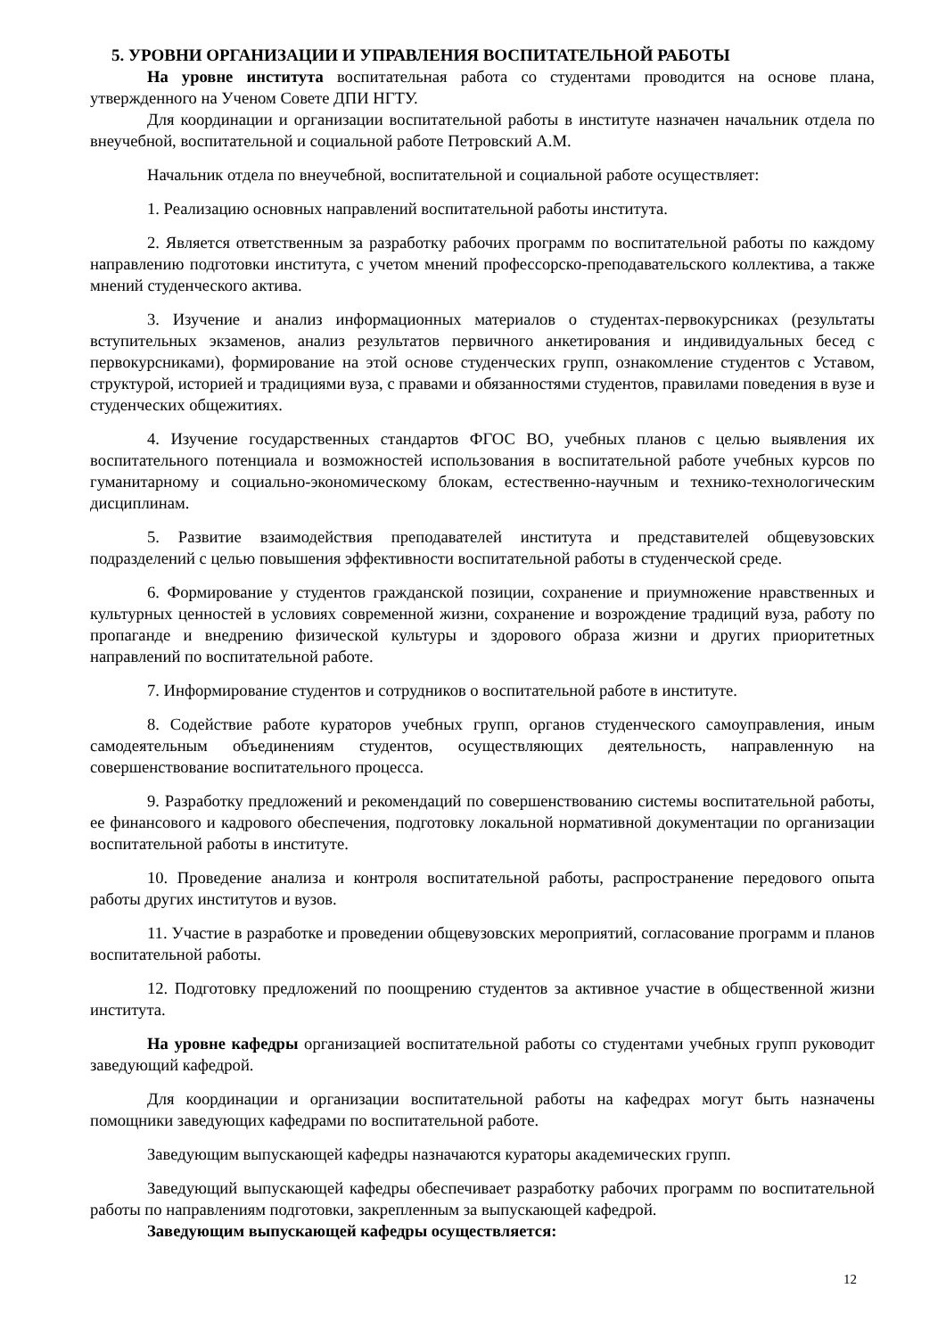5. УРОВНИ ОРГАНИЗАЦИИ И УПРАВЛЕНИЯ ВОСПИТАТЕЛЬНОЙ РАБОТЫ
На уровне института воспитательная работа со студентами проводится на основе плана, утвержденного на Ученом Совете ДПИ НГТУ.
Для координации и организации воспитательной работы в институте назначен начальник отдела по внеучебной, воспитательной и социальной работе Петровский А.М.
Начальник отдела по внеучебной, воспитательной и социальной работе осуществляет:
1. Реализацию основных направлений воспитательной работы института.
2. Является ответственным за разработку рабочих программ по воспитательной работы по каждому направлению подготовки института, с учетом мнений профессорско-преподавательского коллектива, а также мнений студенческого актива.
3. Изучение и анализ информационных материалов о студентах-первокурсниках (результаты вступительных экзаменов, анализ результатов первичного анкетирования и индивидуальных бесед с первокурсниками), формирование на этой основе студенческих групп, ознакомление студентов с Уставом, структурой, историей и традициями вуза, с правами и обязанностями студентов, правилами поведения в вузе и студенческих общежитиях.
4. Изучение государственных стандартов ФГОС ВО, учебных планов с целью выявления их воспитательного потенциала и возможностей использования в воспитательной работе учебных курсов по гуманитарному и социально-экономическому блокам, естественно-научным и технико-технологическим дисциплинам.
5. Развитие взаимодействия преподавателей института и представителей общевузовских подразделений с целью повышения эффективности воспитательной работы в студенческой среде.
6. Формирование у студентов гражданской позиции, сохранение и приумножение нравственных и культурных ценностей в условиях современной жизни, сохранение и возрождение традиций вуза, работу по пропаганде и внедрению физической культуры и здорового образа жизни и других приоритетных направлений по воспитательной работе.
7. Информирование студентов и сотрудников о воспитательной работе в институте.
8. Содействие работе кураторов учебных групп, органов студенческого самоуправления, иным самодеятельным объединениям студентов, осуществляющих деятельность, направленную на совершенствование воспитательного процесса.
9. Разработку предложений и рекомендаций по совершенствованию системы воспитательной работы, ее финансового и кадрового обеспечения, подготовку локальной нормативной документации по организации воспитательной работы в институте.
10. Проведение анализа и контроля воспитательной работы, распространение передового опыта работы других институтов и вузов.
11. Участие в разработке и проведении общевузовских мероприятий, согласование программ и планов воспитательной работы.
12. Подготовку предложений по поощрению студентов за активное участие в общественной жизни института.
На уровне кафедры организацией воспитательной работы со студентами учебных групп руководит заведующий кафедрой.
Для координации и организации воспитательной работы на кафедрах могут быть назначены помощники заведующих кафедрами по воспитательной работе.
Заведующим выпускающей кафедры назначаются кураторы академических групп.
Заведующий выпускающей кафедры обеспечивает разработку рабочих программ по воспитательной работы по направлениям подготовки, закрепленным за выпускающей кафедрой.
Заведующим выпускающей кафедры осуществляется:
12